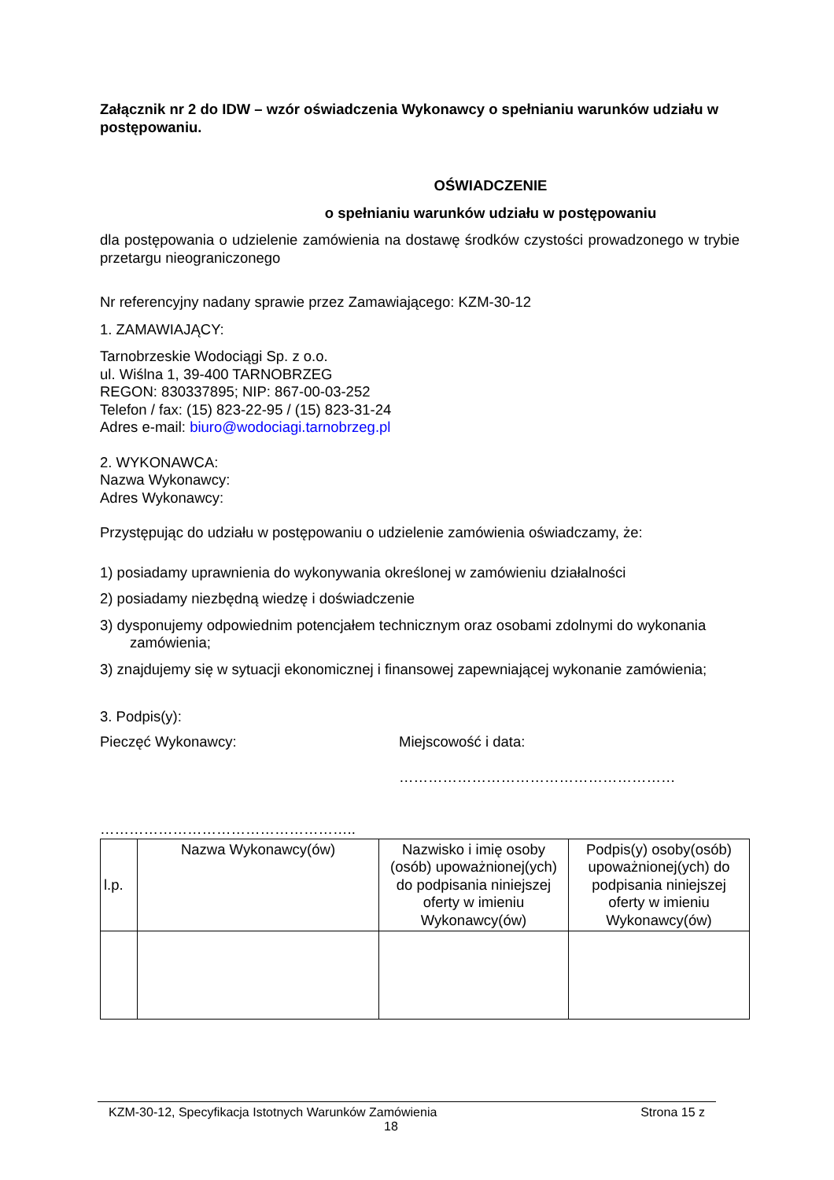Załącznik nr 2 do IDW – wzór oświadczenia Wykonawcy o spełnianiu warunków udziału w postępowaniu.
OŚWIADCZENIE
o spełnianiu warunków udziału w postępowaniu
dla postępowania o udzielenie zamówienia na dostawę środków czystości prowadzonego w trybie przetargu nieograniczonego
Nr referencyjny nadany sprawie przez Zamawiającego: KZM-30-12
1. ZAMAWIAJĄCY:
Tarnobrzeskie Wodociągi Sp. z o.o.
ul. Wiślna 1, 39-400 TARNOBRZEG
REGON: 830337895; NIP: 867-00-03-252
Telefon / fax: (15) 823-22-95 / (15) 823-31-24
Adres e-mail: biuro@wodociagi.tarnobrzeg.pl
2. WYKONAWCA:
Nazwa Wykonawcy:
Adres Wykonawcy:
Przystępując do udziału w postępowaniu o udzielenie zamówienia oświadczamy, że:
1) posiadamy uprawnienia do wykonywania określonej w zamówieniu działalności
2) posiadamy niezbędną wiedzę i doświadczenie
3) dysponujemy odpowiednim potencjałem technicznym oraz osobami zdolnymi do wykonania zamówienia;
3) znajdujemy się w sytuacji ekonomicznej i finansowej zapewniającej wykonanie zamówienia;
3. Podpis(y):
Pieczęć Wykonawcy: Miejscowość i data:
…………………………………………………
……………………………………………..
| l.p. | Nazwa Wykonawcy(ów) | Nazwisko i imię osoby (osób) upoważnionej(ych) do podpisania niniejszej oferty w imieniu Wykonawcy(ów) | Podpis(y) osoby(osób) upoważnionej(ych) do podpisania niniejszej oferty w imieniu Wykonawcy(ów) |
KZM-30-12, Specyfikacja Istotnych Warunków Zamówienia Strona 15 z
18